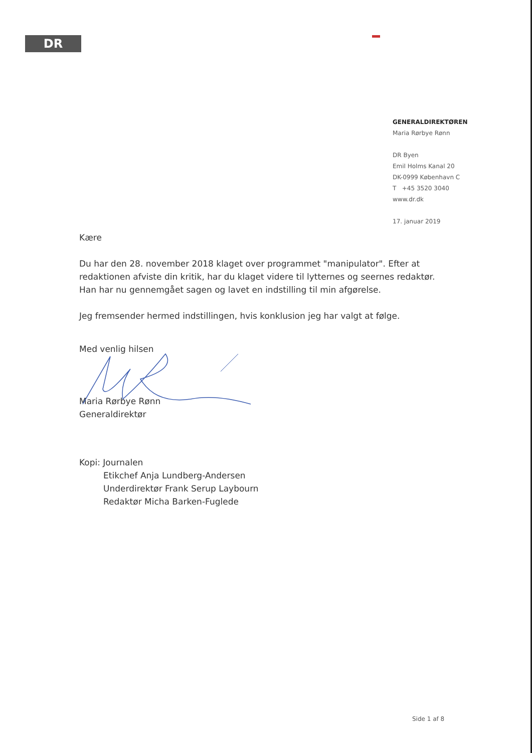DR
GENERALDIREKTØREN
Maria Rørbye Rønn
DR Byen
Emil Holms Kanal 20
DK-0999 København C
T +45 3520 3040
www.dr.dk
17. januar 2019
Kære
Du har den 28. november 2018 klaget over programmet "manipulator". Efter at redaktionen afviste din kritik, har du klaget videre til lytternes og seernes redaktør. Han har nu gennemgået sagen og lavet en indstilling til min afgørelse.
Jeg fremsender hermed indstillingen, hvis konklusion jeg har valgt at følge.
Med venlig hilsen
Maria Rørbye Rønn
Generaldirektør
Kopi: Journalen
Etikchef Anja Lundberg-Andersen
Underdirektør Frank Serup Laybourn
Redaktør Micha Barken-Fuglede
Side 1 af 8